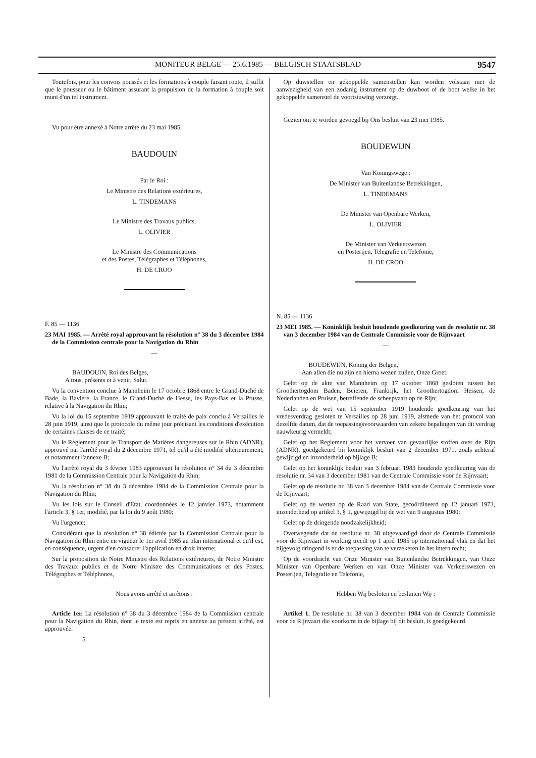MONITEUR BELGE — 25.6.1985 — BELGISCH STAATSBLAD 9547
Toutefois, pour les convois poussés et les formations à couple faisant route, il suffit que le pousseur ou le bâtiment assurant la propulsion de la formation à couple soit muni d'un tel instrument.
Vu pour être annexé à Notre arrêté du 23 mai 1985.
BAUDOUIN
Par le Roi :
Le Ministre des Relations extérieures,
L. TINDEMANS
Le Ministre des Travaux publics,
L. OLIVIER
Le Ministre des Communications
et des Postes, Télégraphes et Téléphones,
H. DE CROO
F. 85 — 1136
23 MAI 1985. — Arrêté royal approuvant la résolution n° 38 du 3 décembre 1984 de la Commission centrale pour la Navigation du Rhin
—
BAUDOUIN, Roi des Belges,
A tous, présents et à venir, Salut.
Vu la convention conclue à Mannheim le 17 octobre 1868 entre le Grand-Duché de Bade, la Bavière, la France, le Grand-Duché de Hesse, les Pays-Bas et la Prusse, relative à la Navigation du Rhin;
Vu la loi du 15 septembre 1919 approuvant le traité de paix conclu à Versailles le 28 juin 1919, ainsi que le protocole du même jour précisant les conditions d'exécution de certaines clauses de ce traité;
Vu le Règlement pour le Transport de Matières dangereuses sur le Rhin (ADNR), approuvé par l'arrêté royal du 2 décembre 1971, tel qu'il a été modifié ultérieurement, et notamment l'annexe B;
Vu l'arrêté royal du 3 février 1983 approuvant la résolution n° 34 du 3 décembre 1981 de la Commission Centrale pour la Navigation du Rhin;
Vu la résolution n° 38 du 3 décembre 1984 de la Commission Centrale pour la Navigation du Rhin;
Vu les lois sur le Conseil d'Etat, coordonnées le 12 janvier 1973, notamment l'article 3, § 1er, modifié, par la loi du 9 août 1980;
Vu l'urgence;
Considérant que la résolution n° 38 édictée par la Commission Centrale pour la Navigation du Rhin entre en vigueur le 1er avril 1985 au plan international et qu'il est, en conséquence, urgent d'en consacrer l'application en droit interne;
Sur la proposition de Notre Ministre des Relations extérieures, de Notre Ministre des Travaux publics et de Notre Ministre des Communications et des Postes, Télégraphes et Téléphones,
Nous avons arrêté et arrêtons :
Article 1er. La résolution n° 38 du 3 décembre 1984 de la Commission centrale pour la Navigation du Rhin, dont le texte est repris en annexe au présent arrêté, est approuvée.
5
Op duwstellen en gekoppelde samenstellen kan worden volstaan met de aanwezigheid van een zodanig instrument op de duwboot of de boot welke in het gekoppelde samenstel de voortstuwing verzorgt.
Gezien om te worden gevoegd bij Ons besluit van 23 mei 1985.
BOUDEWIJN
Van Koningswege :
De Minister van Buitenlandse Betrekkingen,
L. TINDEMANS
De Minister van Openbare Werken,
L. OLIVIER
De Minister van Verkeerswezen
en Posterijen, Telegrafie en Telefonie,
H. DE CROO
N. 85 — 1136
23 MEI 1985. — Koninklijk besluit houdende goedkeuring van de resolutie nr. 38 van 3 december 1984 van de Centrale Commissie voor de Rijnvaart
—
BOUDEWIJN, Koning der Belgen,
Aan allen die nu zijn en hierna wezen zullen, Onze Groet.
Gelet op de akte van Mannheim op 17 oktober 1868 gesloten tussen het Groothertogdom Baden, Beieren, Frankrijk, het Groothertogdom Hessen, de Nederlanden en Pruisen, betreffende de scheepvaart op de Rijn;
Gelet op de wet van 15 september 1919 houdende goedkeuring van het vredesverdrag gesloten te Versailles op 28 juni 1919, alsmede van het protocol van dezelfde datum, dat de toepassingsvoorwaarden van zekere bepalingen van dit verdrag nauwkeurig vermeldt;
Gelet op het Reglement voor het vervoer van gevaarlijke stoffen over de Rijn (ADNR), goedgekeurd bij koninklijk besluit van 2 december 1971, zoals achteraf gewijzigd en inzonderheid op bijlage B;
Gelet op het koninklijk besluit van 3 februari 1983 houdende goedkeuring van de resolutie nr. 34 van 3 december 1981 van de Centrale Commissie voor de Rijnvaart;
Gelet op de resolutie nr. 38 van 3 december 1984 van de Centrale Commissie voor de Rijnvaart;
Gelet op de wetten op de Raad van State, gecoördineerd op 12 januari 1973, inzonderheid op artikel 3, § 1, gewijzigd bij de wet van 9 augustus 1980;
Gelet op de dringende noodzakelijkheid;
Overwegende dat de resolutie nr. 38 uitgevaardigd door de Centrale Commissie voor de Rijnvaart in werking treedt op 1 april 1985 op internationaal vlak en dat het bijgevolg dringend is er de toepassing van te verzekeren in het intern recht;
Op de voordracht van Onze Minister van Buitenlandse Betrekkingen, van Onze Minister van Openbare Werken en van Onze Minister van Verkeerswezen en Posterijen, Telegrafie en Telefonie,
Hebben Wij besloten en besluiten Wij :
Artikel 1. De resolutie nr. 38 van 3 december 1984 van de Centrale Commissie voor de Rijnvaart die voorkomt in de bijlage bij dit besluit, is goedgekeurd.